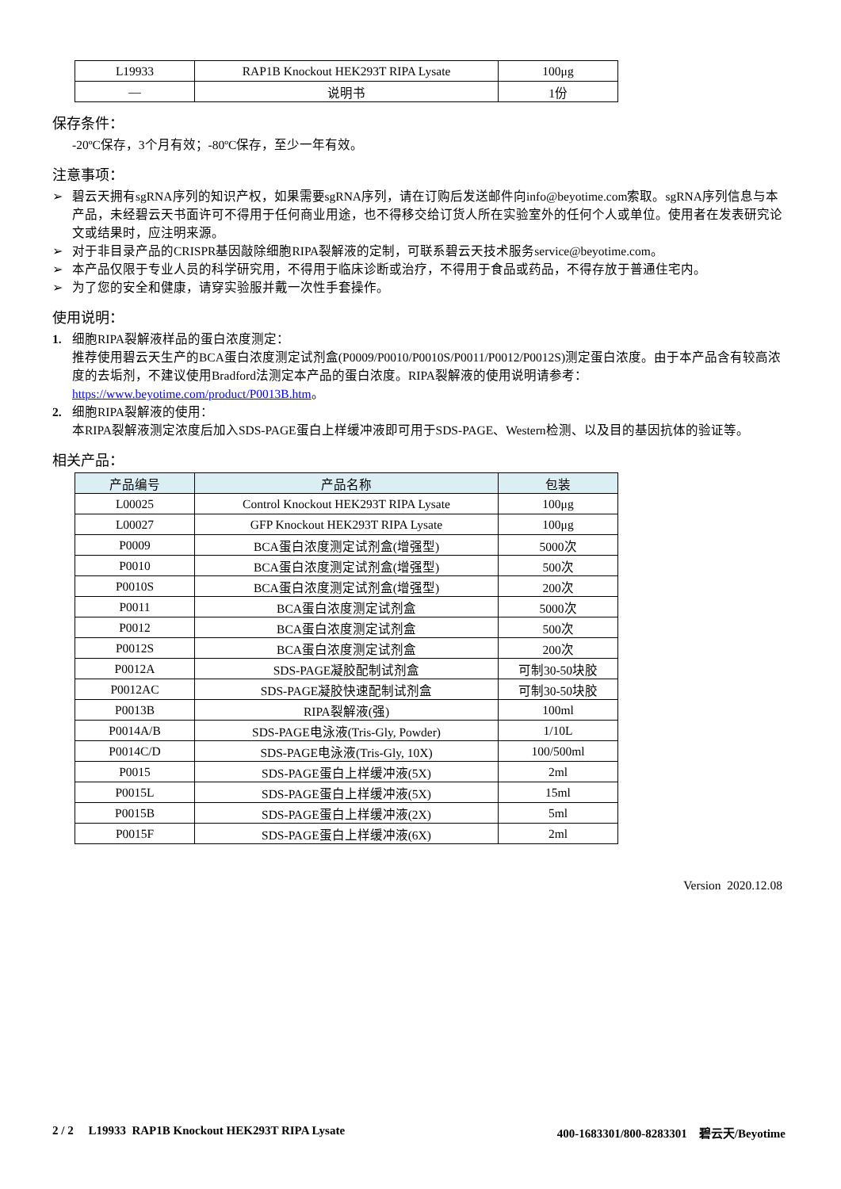| L19933 | RAP1B Knockout HEK293T RIPA Lysate | 100μg |
| — | 说明书 | 1份 |
保存条件：
-20ºC保存，3个月有效；-80ºC保存，至少一年有效。
注意事项：
➢ 碧云天拥有sgRNA序列的知识产权，如果需要sgRNA序列，请在订购后发送邮件向info@beyotime.com索取。sgRNA序列信息与本产品，未经碧云天书面许可不得用于任何商业用途，也不得移交给订货人所在实验室外的任何个人或单位。使用者在发表研究论文或结果时，应注明来源。
➢ 对于非目录产品的CRISPR基因敲除细胞RIPA裂解液的定制，可联系碧云天技术服务service@beyotime.com。
➢ 本产品仅限于专业人员的科学研究用，不得用于临床诊断或治疗，不得用于食品或药品，不得存放于普通住宅内。
➢ 为了您的安全和健康，请穿实验服并戴一次性手套操作。
使用说明：
1. 细胞RIPA裂解液样品的蛋白浓度测定：
推荐使用碧云天生产的BCA蛋白浓度测定试剂盒(P0009/P0010/P0010S/P0011/P0012/P0012S)测定蛋白浓度。由于本产品含有较高浓度的去垢剂，不建议使用Bradford法测定本产品的蛋白浓度。RIPA裂解液的使用说明请参考：https://www.beyotime.com/product/P0013B.htm。
2. 细胞RIPA裂解液的使用：
本RIPA裂解液测定浓度后加入SDS-PAGE蛋白上样缓冲液即可用于SDS-PAGE、Western检测、以及目的基因抗体的验证等。
相关产品：
| 产品编号 | 产品名称 | 包装 |
| --- | --- | --- |
| L00025 | Control Knockout HEK293T RIPA Lysate | 100μg |
| L00027 | GFP Knockout HEK293T RIPA Lysate | 100μg |
| P0009 | BCA蛋白浓度测定试剂盒(增强型) | 5000次 |
| P0010 | BCA蛋白浓度测定试剂盒(增强型) | 500次 |
| P0010S | BCA蛋白浓度测定试剂盒(增强型) | 200次 |
| P0011 | BCA蛋白浓度测定试剂盒 | 5000次 |
| P0012 | BCA蛋白浓度测定试剂盒 | 500次 |
| P0012S | BCA蛋白浓度测定试剂盒 | 200次 |
| P0012A | SDS-PAGE凝胶配制试剂盒 | 可制30-50块胶 |
| P0012AC | SDS-PAGE凝胶快速配制试剂盒 | 可制30-50块胶 |
| P0013B | RIPA裂解液(强) | 100ml |
| P0014A/B | SDS-PAGE电泳液(Tris-Gly, Powder) | 1/10L |
| P0014C/D | SDS-PAGE电泳液(Tris-Gly, 10X) | 100/500ml |
| P0015 | SDS-PAGE蛋白上样缓冲液(5X) | 2ml |
| P0015L | SDS-PAGE蛋白上样缓冲液(5X) | 15ml |
| P0015B | SDS-PAGE蛋白上样缓冲液(2X) | 5ml |
| P0015F | SDS-PAGE蛋白上样缓冲液(6X) | 2ml |
Version 2020.12.08
2 / 2 L19933 RAP1B Knockout HEK293T RIPA Lysate 400-1683301/800-8283301 碧云天/Beyotime